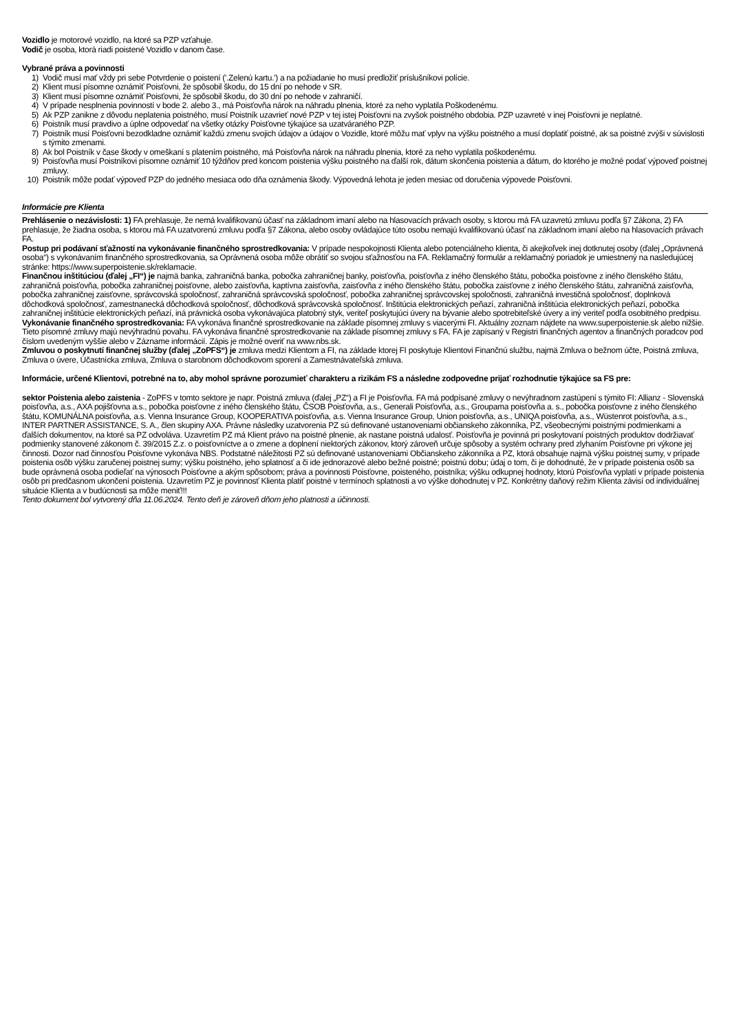Vozidlo je motorové vozidlo, na ktoré sa PZP vzťahuje.
Vodič je osoba, ktorá riadi poistené Vozidlo v danom čase.
Vybrané práva a povinnosti
1) Vodič musí mať vždy pri sebe Potvrdenie o poistení ('.Zelenú kartu.') a na požiadanie ho musí predložiť príslušníkovi polície.
2) Klient musí písomne oznámiť Poisťovni, že spôsobil škodu, do 15 dní po nehode v SR.
3) Klient musí písomne oznámiť Poisťovni, že spôsobil škodu, do 30 dní po nehode v zahraničí.
4) V prípade nesplnenia povinností v bode 2. alebo 3., má Poisťovňa nárok na náhradu plnenia, ktoré za neho vyplatila Poškodenému.
5) Ak PZP zanikne z dôvodu neplatenia poistného, musí Poistník uzavrieť nové PZP v tej istej Poisťovni na zvyšok poistného obdobia. PZP uzavreté v inej Poisťovni je neplatné.
6) Poistník musí pravdivo a úplne odpovedať na všetky otázky Poisťovne týkajúce sa uzatváraného PZP.
7) Poistník musí Poisťovni bezodkladne oznámiť každú zmenu svojich údajov a údajov o Vozidle, ktoré môžu mať vplyv na výšku poistného a musí doplatiť poistné, ak sa poistné zvýši v súvislosti s týmito zmenami.
8) Ak bol Poistník v čase škody v omeškaní s platením poistného, má Poisťovňa nárok na náhradu plnenia, ktoré za neho vyplatila poškodenému.
9) Poisťovňa musí Poistníkovi písomne oznámiť 10 týždňov pred koncom poistenia výšku poistného na ďalší rok, dátum skončenia poistenia a dátum, do ktorého je možné podať výpoveď poistnej zmluvy.
10) Poistník môže podať výpoveď PZP do jedného mesiaca odo dňa oznámenia škody. Výpovedná lehota je jeden mesiac od doručenia výpovede Poisťovni.
Informácie pre Klienta
Prehlásenie o nezávislosti: 1) FA prehlasuje, že nemá kvalifikovanú účasť na základnom imaní alebo na hlasovacích právach osoby, s ktorou má FA uzavretú zmluvu podľa §7 Zákona, 2) FA prehlasuje, že žiadna osoba, s ktorou má FA uzatvorenú zmluvu podľa §7 Zákona, alebo osoby ovládajúce túto osobu nemajú kvalifikovanú účasť na základnom imaní alebo na hlasovacích právach FA.
Postup pri podávaní sťažností na vykonávanie finančného sprostredkovania: V prípade nespokojnosti Klienta alebo potenciálneho klienta, či akejkoľvek inej dotknutej osoby (ďalej „Oprávnená osoba“) s vykonávaním finančného sprostredkovania, sa Oprávnená osoba môže obrátiť so svojou sťažnosťou na FA. Reklamačný formulár a reklamačný poriadok je umiestnený na nasledujúcej stránke: https://www.superpoistenie.sk/reklamacie.
Finančnou inštitúciou (ďalej „FI“) je najmä banka, zahraničná banka, pobočka zahraničnej banky, poisťovňa, poisťovňa z iného členského štátu, pobočka poisťovne z iného členského štátu, zahraničná poisťovňa, pobočka zahraničnej poisťovne, alebo zaisťovňa, kaptívna zaisťovňa, zaisťovňa z iného členského štátu, pobočka zaisťovne z iného členského štátu, zahraničná zaisťovňa, pobočka zahraničnej zaisťovne, správcovská spoločnosť, zahraničná správcovská spoločnosť, pobočka zahraničnej správcovskej spoločnosti, zahraničná investičná spoločnosť, doplnková dôchodková spoločnosť, zamestnanecká dôchodková spoločnosť, dôchodková správcovská spoločnosť. Inštitúcia elektronických peňazí, zahraničná inštitúcia elektronických peňazí, pobočka zahraničnej inštitúcie elektronických peňazí, iná právnická osoba vykonávajúca platobný styk, veriteľ poskytujúci úvery na bývanie alebo spotrebiteľské úvery a iný veriteľ podľa osobitného predpisu.
Vykonávanie finančného sprostredkovania: FA vykonáva finančné sprostredkovanie na základe písomnej zmluvy s viacerými FI. Aktuálny zoznam nájdete na www.superpoistenie.sk alebo nižšie. Tieto písomné zmluvy majú nevýhradnú povahu. FA vykonáva finančné sprostredkovanie na základe písomnej zmluvy s FA. FA je zapísaný v Registri finančných agentov a finančných poradcov pod číslom uvedeným vyššie alebo v Zázname informácií. Zápis je možné overiť na www.nbs.sk.
Zmluvou o poskytnutí finančnej služby (ďalej „ZoPFS“) je zmluva medzi Klientom a FI, na základe ktorej FI poskytuje Klientovi Finančnú službu, najmä Zmluva o bežnom účte, Poistná zmluva, Zmluva o úvere, Účastnícka zmluva, Zmluva o starobnom dôchodkovom sporení a Zamestnávateľská zmluva.
Informácie, určené Klientovi, potrebné na to, aby mohol správne porozumieť charakteru a rizikám FS a následne zodpovedne prijať rozhodnutie týkajúce sa FS pre:
sektor Poistenia alebo zaistenia - ZoPFS v tomto sektore je napr. Poistná zmluva (ďalej „PZ“) a FI je Poisťovňa. FA má podpísané zmluvy o nevýhradnom zastúpení s týmito FI: Allianz - Slovenská poisťovňa, a.s., AXA pojišťovna a.s., pobočka poisťovne z iného členského štátu, ČSOB Poisťovňa, a.s., Generali Poisťovňa, a.s., Groupama poisťovňa a. s., pobočka poisťovne z iného členského štátu, KOMUNÁLNA poisťovňa, a.s. Vienna Insurance Group, KOOPERATIVA poisťovňa, a.s. Vienna Insurance Group, Union poisťovňa, a.s., UNIQA poisťovňa, a.s., Wüstenrot poisťovňa, a.s., INTER PARTNER ASSISTANCE, S. A., člen skupiny AXA. Právne následky uzatvorenia PZ sú definované ustanoveniami občianskeho zákonníka, PZ, všeobecnými poistnými podmienkami a ďalších dokumentov, na ktoré sa PZ odvoláva. Uzavretím PZ má Klient právo na poistné plnenie, ak nastane poistná udalosť. Poisťovňa je povinná pri poskytovaní poistných produktov dodržiavať podmienky stanovené zákonom č. 39/2015 Z.z. o poisťovníctve a o zmene a doplnení niektorých zákonov, ktorý zároveň určuje spôsoby a systém ochrany pred zlyhaním Poisťovne pri výkone jej činnosti. Dozor nad činnosťou Poisťovne vykonáva NBS. Podstatné náležitosti PZ sú definované ustanoveniami Občianskeho zákonníka a PZ, ktorá obsahuje najmä výšku poistnej sumy, v prípade poistenia osôb výšku zaručenej poistnej sumy; výšku poistného, jeho splatnosť a či ide jednorazové alebo bežné poistné; poistnú dobu; údaj o tom, či je dohodnuté, že v prípade poistenia osôb sa bude oprávnená osoba podieľať na výnosoch Poisťovne a akým spôsobom; práva a povinnosti Poisťovne, poisteného, poistníka; výšku odkupnej hodnoty, ktorú Poisťovňa vyplatí v prípade poistenia osôb pri predčasnom ukončení poistenia. Uzavretím PZ je povinnosť Klienta platiť poistné v termínoch splatnosti a vo výške dohodnutej v PZ. Konkrétny daňový režim Klienta závisí od individuálnej situácie Klienta a v budúcnosti sa môže meniť!!!
Tento dokument bol vytvorený dňa 11.06.2024. Tento deň je zároveň dňom jeho platnosti a účinnosti.